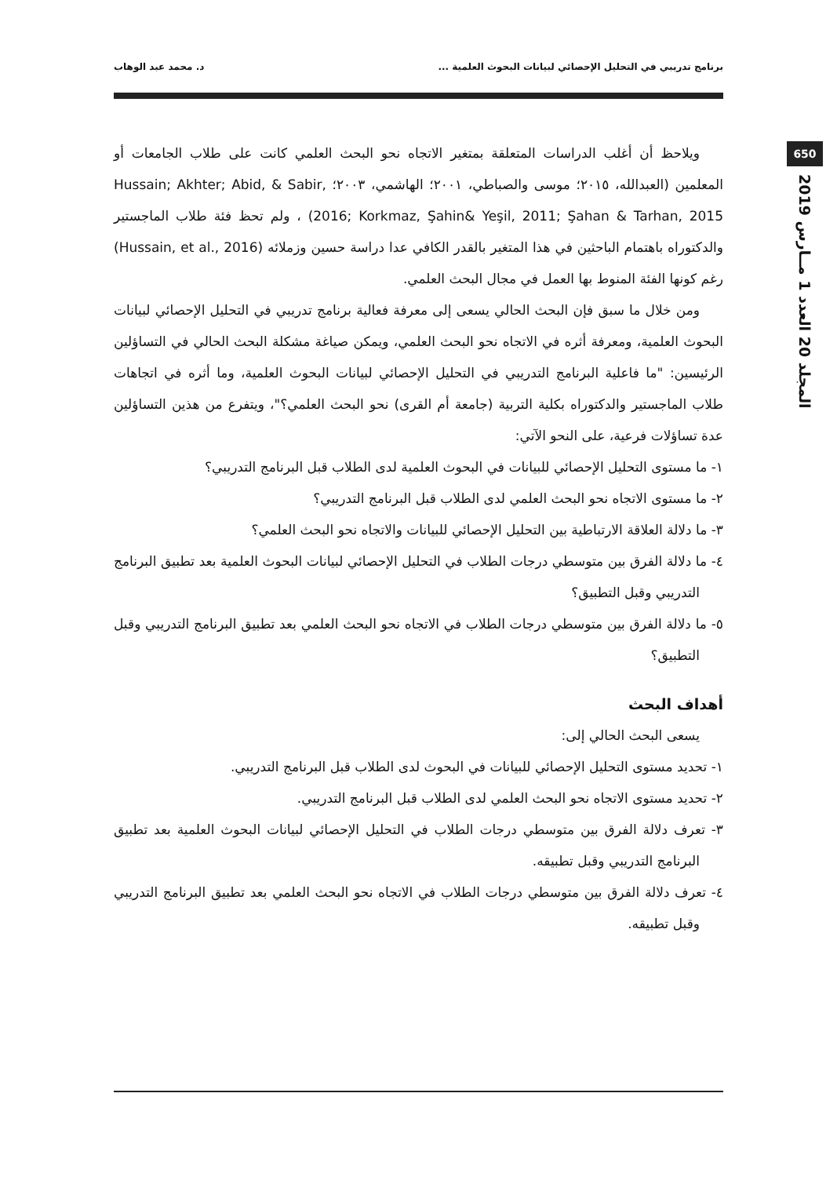برنامج تدريبي في التحليل الإحصائي لبيانات البحوث العلمية ... د. محمد عبد الوهاب
650
المجلد 20 العدد 1 مــارس 2019
ويلاحظ أن أغلب الدراسات المتعلقة بمتغير الاتجاه نحو البحث العلمي كانت على طلاب الجامعات أو المعلمين (العبدالله، ٢٠١٥؛ موسى والصباطي، ٢٠٠١؛ الهاشمي، ٢٠٠٣؛ Hussain; Akhter; Abid, & Sabir, 2016; Korkmaz, Şahin& Yeşil, 2011; Şahan & Tarhan, 2015) ، ولم تحظ فئة طلاب الماجستير والدكتوراه باهتمام الباحثين في هذا المتغير بالقدر الكافي عدا دراسة حسين وزملائه (Hussain, et al., 2016) رغم كونها الفئة المنوط بها العمل في مجال البحث العلمي.
ومن خلال ما سبق فإن البحث الحالي يسعى إلى معرفة فعالية برنامج تدريبي في التحليل الإحصائي لبيانات البحوث العلمية، ومعرفة أثره في الاتجاه نحو البحث العلمي، ويمكن صياغة مشكلة البحث الحالي في التساؤلين الرئيسين: "ما فاعلية البرنامج التدريبي في التحليل الإحصائي لبيانات البحوث العلمية، وما أثره في اتجاهات طلاب الماجستير والدكتوراه بكلية التربية (جامعة أم القرى) نحو البحث العلمي؟"، ويتفرع من هذين التساؤلين عدة تساؤلات فرعية، على النحو الآتي:
١- ما مستوى التحليل الإحصائي للبيانات في البحوث العلمية لدى الطلاب قبل البرنامج التدريبي؟
٢- ما مستوى الاتجاه نحو البحث العلمي لدى الطلاب قبل البرنامج التدريبي؟
٣- ما دلالة العلاقة الارتباطية بين التحليل الإحصائي للبيانات والاتجاه نحو البحث العلمي؟
٤- ما دلالة الفرق بين متوسطي درجات الطلاب في التحليل الإحصائي لبيانات البحوث العلمية بعد تطبيق البرنامج التدريبي وقبل التطبيق؟
٥- ما دلالة الفرق بين متوسطي درجات الطلاب في الاتجاه نحو البحث العلمي بعد تطبيق البرنامج التدريبي وقبل التطبيق؟
أهداف البحث
يسعى البحث الحالي إلى:
١- تحديد مستوى التحليل الإحصائي للبيانات في البحوث لدى الطلاب قبل البرنامج التدريبي.
٢- تحديد مستوى الاتجاه نحو البحث العلمي لدى الطلاب قبل البرنامج التدريبي.
٣- تعرف دلالة الفرق بين متوسطي درجات الطلاب في التحليل الإحصائي لبيانات البحوث العلمية بعد تطبيق البرنامج التدريبي وقبل تطبيقه.
٤- تعرف دلالة الفرق بين متوسطي درجات الطلاب في الاتجاه نحو البحث العلمي بعد تطبيق البرنامج التدريبي وقبل تطبيقه.